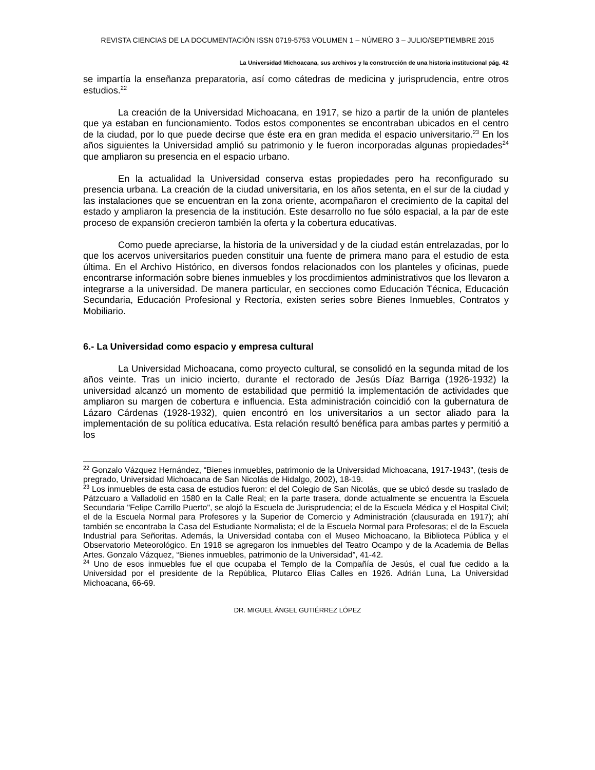REVISTA CIENCIAS DE LA DOCUMENTACIÓN ISSN 0719-5753 VOLUMEN 1 – NÚMERO 3 – JULIO/SEPTIEMBRE 2015
La Universidad Michoacana, sus archivos y la construcción de una historia institucional pág. 42
se impartía la enseñanza preparatoria, así como cátedras de medicina y jurisprudencia, entre otros estudios.<sup>22</sup>
La creación de la Universidad Michoacana, en 1917, se hizo a partir de la unión de planteles que ya estaban en funcionamiento. Todos estos componentes se encontraban ubicados en el centro de la ciudad, por lo que puede decirse que éste era en gran medida el espacio universitario.<sup>23</sup> En los años siguientes la Universidad amplió su patrimonio y le fueron incorporadas algunas propiedades<sup>24</sup> que ampliaron su presencia en el espacio urbano.
En la actualidad la Universidad conserva estas propiedades pero ha reconfigurado su presencia urbana. La creación de la ciudad universitaria, en los años setenta, en el sur de la ciudad y las instalaciones que se encuentran en la zona oriente, acompañaron el crecimiento de la capital del estado y ampliaron la presencia de la institución. Este desarrollo no fue sólo espacial, a la par de este proceso de expansión crecieron también la oferta y la cobertura educativas.
Como puede apreciarse, la historia de la universidad y de la ciudad están entrelazadas, por lo que los acervos universitarios pueden constituir una fuente de primera mano para el estudio de esta última. En el Archivo Histórico, en diversos fondos relacionados con los planteles y oficinas, puede encontrarse información sobre bienes inmuebles y los procdimientos administrativos que los llevaron a integrarse a la universidad. De manera particular, en secciones como Educación Técnica, Educación Secundaria, Educación Profesional y Rectoría, existen series sobre Bienes Inmuebles, Contratos y Mobiliario.
6.- La Universidad como espacio y empresa cultural
La Universidad Michoacana, como proyecto cultural, se consolidó en la segunda mitad de los años veinte. Tras un inicio incierto, durante el rectorado de Jesús Díaz Barriga (1926-1932) la universidad alcanzó un momento de estabilidad que permitió la implementación de actividades que ampliaron su margen de cobertura e influencia. Esta administración coincidió con la gubernatura de Lázaro Cárdenas (1928-1932), quien encontró en los universitarios a un sector aliado para la implementación de su política educativa. Esta relación resultó benéfica para ambas partes y permitió a los
<sup>22</sup> Gonzalo Vázquez Hernández, “Bienes inmuebles, patrimonio de la Universidad Michoacana, 1917-1943”, (tesis de pregrado, Universidad Michoacana de San Nicolás de Hidalgo, 2002), 18-19.
<sup>23</sup> Los inmuebles de esta casa de estudios fueron: el del Colegio de San Nicolás, que se ubicó desde su traslado de Pátzcuaro a Valladolid en 1580 en la Calle Real; en la parte trasera, donde actualmente se encuentra la Escuela Secundaria "Felipe Carrillo Puerto", se alojó la Escuela de Jurisprudencia; el de la Escuela Médica y el Hospital Civil; el de la Escuela Normal para Profesores y la Superior de Comercio y Administración (clausurada en 1917); ahí también se encontraba la Casa del Estudiante Normalista; el de la Escuela Normal para Profesoras; el de la Escuela Industrial para Señoritas. Además, la Universidad contaba con el Museo Michoacano, la Biblioteca Pública y el Observatorio Meteorológico. En 1918 se agregaron los inmuebles del Teatro Ocampo y de la Academia de Bellas Artes. Gonzalo Vázquez, “Bienes inmuebles, patrimonio de la Universidad”, 41-42.
<sup>24</sup> Uno de esos inmuebles fue el que ocupaba el Templo de la Compañía de Jesús, el cual fue cedido a la Universidad por el presidente de la República, Plutarco Elías Calles en 1926. Adrián Luna, La Universidad Michoacana, 66-69.
DR. MIGUEL ÁNGEL GUTIÉRREZ LÓPEZ